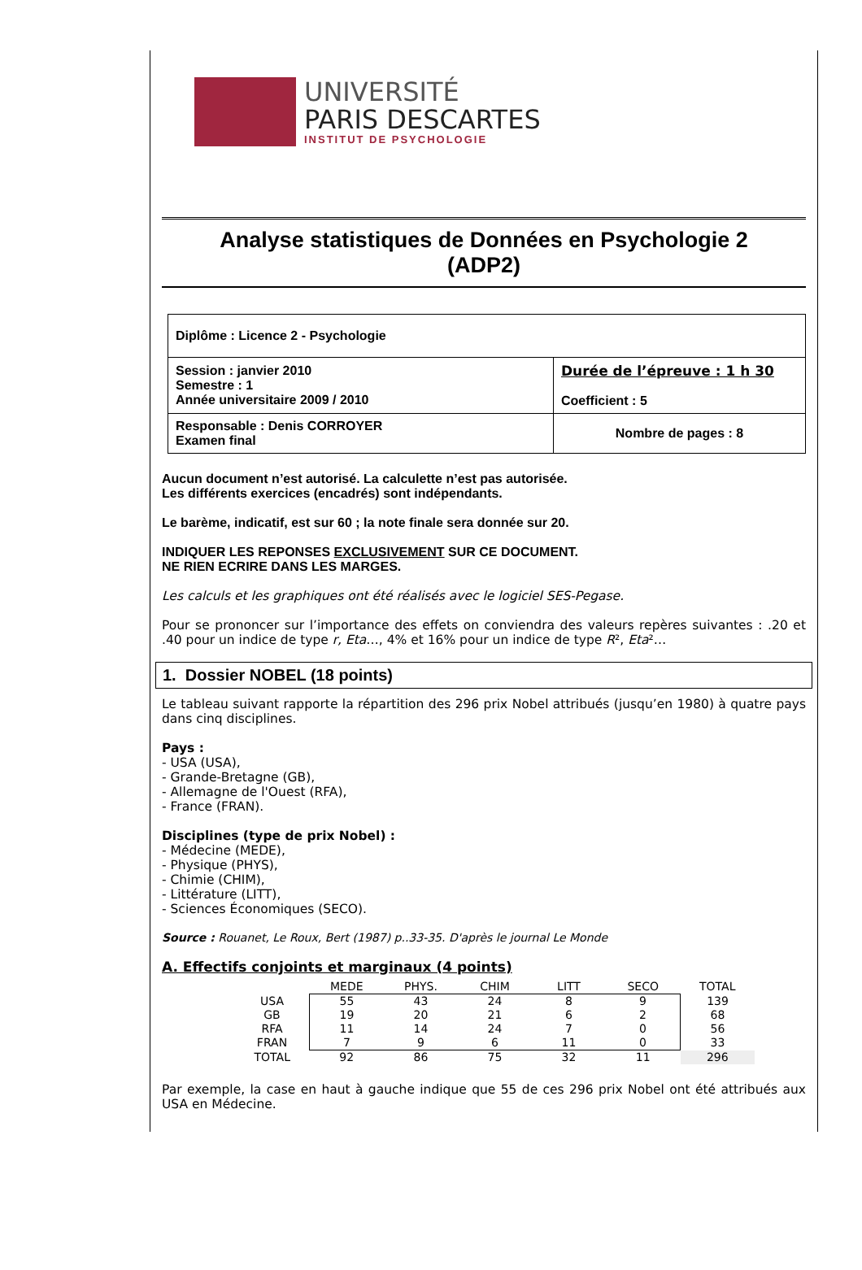UNIVERSITÉ
PARIS DESCARTES
INSTITUT DE PSYCHOLOGIE
Analyse statistiques de Données en Psychologie 2
(ADP2)
| Diplôme : Licence 2 - Psychologie | |
| Session : janvier 2010 Semestre : 1 Année universitaire 2009 / 2010 | Durée de l’épreuve : 1 h 30 Coefficient : 5 |
| Responsable : Denis CORROYER Examen final | Nombre de pages : 8 |
Aucun document n’est autorisé. La calculette n’est pas autorisée.
Les différents exercices (encadrés) sont indépendants.
Le barème, indicatif, est sur 60 ; la note finale sera donnée sur 20.
INDIQUER LES REPONSES EXCLUSIVEMENT SUR CE DOCUMENT.
NE RIEN ECRIRE DANS LES MARGES.
Les calculs et les graphiques ont été réalisés avec le logiciel SES-Pegase.
Pour se prononcer sur l’importance des effets on conviendra des valeurs repères suivantes : .20 et .40 pour un indice de type r, Eta…, 4% et 16% pour un indice de type R², Eta²…
1. Dossier NOBEL (18 points)
Le tableau suivant rapporte la répartition des 296 prix Nobel attribués (jusqu’en 1980) à quatre pays dans cinq disciplines.
Pays :
- USA (USA),
- Grande-Bretagne (GB),
- Allemagne de l'Ouest (RFA),
- France (FRAN).
Disciplines (type de prix Nobel) :
- Médecine (MEDE),
- Physique (PHYS),
- Chimie (CHIM),
- Littérature (LITT),
- Sciences Économiques (SECO).
Source : Rouanet, Le Roux, Bert (1987) p..33-35. D'après le journal Le Monde
A. Effectifs conjoints et marginaux (4 points)
| | MEDE | PHYS. | CHIM | LITT | SECO | TOTAL |
| --- | --- | --- | --- | --- | --- | --- |
| USA | 55 | 43 | 24 | 8 | 9 | 139 |
| GB | 19 | 20 | 21 | 6 | 2 | 68 |
| RFA | 11 | 14 | 24 | 7 | 0 | 56 |
| FRAN | 7 | 9 | 6 | 11 | 0 | 33 |
| TOTAL | 92 | 86 | 75 | 32 | 11 | 296 |
Par exemple, la case en haut à gauche indique que 55 de ces 296 prix Nobel ont été attribués aux USA en Médecine.